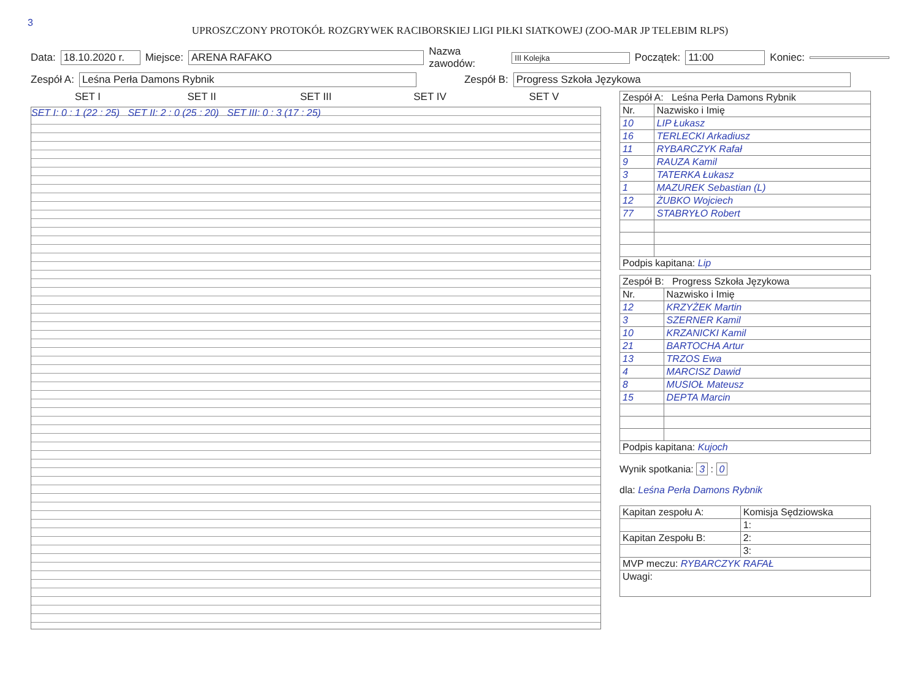3
UPROSZCZONY PROTOKÓŁ ROZGRYWEK RACIBORSKIEJ LIGI PIŁKI SIATKOWEJ (ZOO-MAR JP TELEBIM RLPS)
Data: 18.10.2020 r. Miejsce: ARENA RAFAKO Nazwa zawodów: III Kolejka Początek: 11:00 Koniec:
Zespół A: Leśna Perła Damons Rybnik Zespół B: Progress Szkoła Językowa
SET I
SET II
SET III
SET IV
SET V
SET I: 0 : 1 (22 : 25) SET II: 2 : 0 (25 : 20) SET III: 0 : 3 (17 : 25)
| Zespół A: Leśna Perła Damons Rybnik | |
| Nr. | Nazwisko i Imię |
| 10 | LIP Łukasz |
| 16 | TERLECKI Arkadiusz |
| 11 | RYBARCZYK Rafał |
| 9 | RAUZA Kamil |
| 3 | TATERKA Łukasz |
| 1 | MAZUREK Sebastian (L) |
| 12 | ŻUBKO Wojciech |
| 77 | STABRYŁO Robert |
| Podpis kapitana: Lip | |
| Zespół B: Progress Szkoła Językowa | |
| Nr. | Nazwisko i Imię |
| 12 | KRZYŻEK Martin |
| 3 | SZERNER Kamil |
| 10 | KRZANICKI Kamil |
| 21 | BARTOCHA Artur |
| 13 | TRZOS Ewa |
| 4 | MARCISZ Dawid |
| 8 | MUSIOŁ Mateusz |
| 15 | DEPTA Marcin |
| Podpis kapitana: Kujoch | |
Wynik spotkania: 3 : 0
dla: Leśna Perła Damons Rybnik
| Kapitan zespołu A: | Komisja Sędziowska |
| | 1: |
| Kapitan Zespołu B: | 2: |
| | 3: |
| MVP meczu: RYBARCZYK RAFAŁ | |
| Uwagi: | |